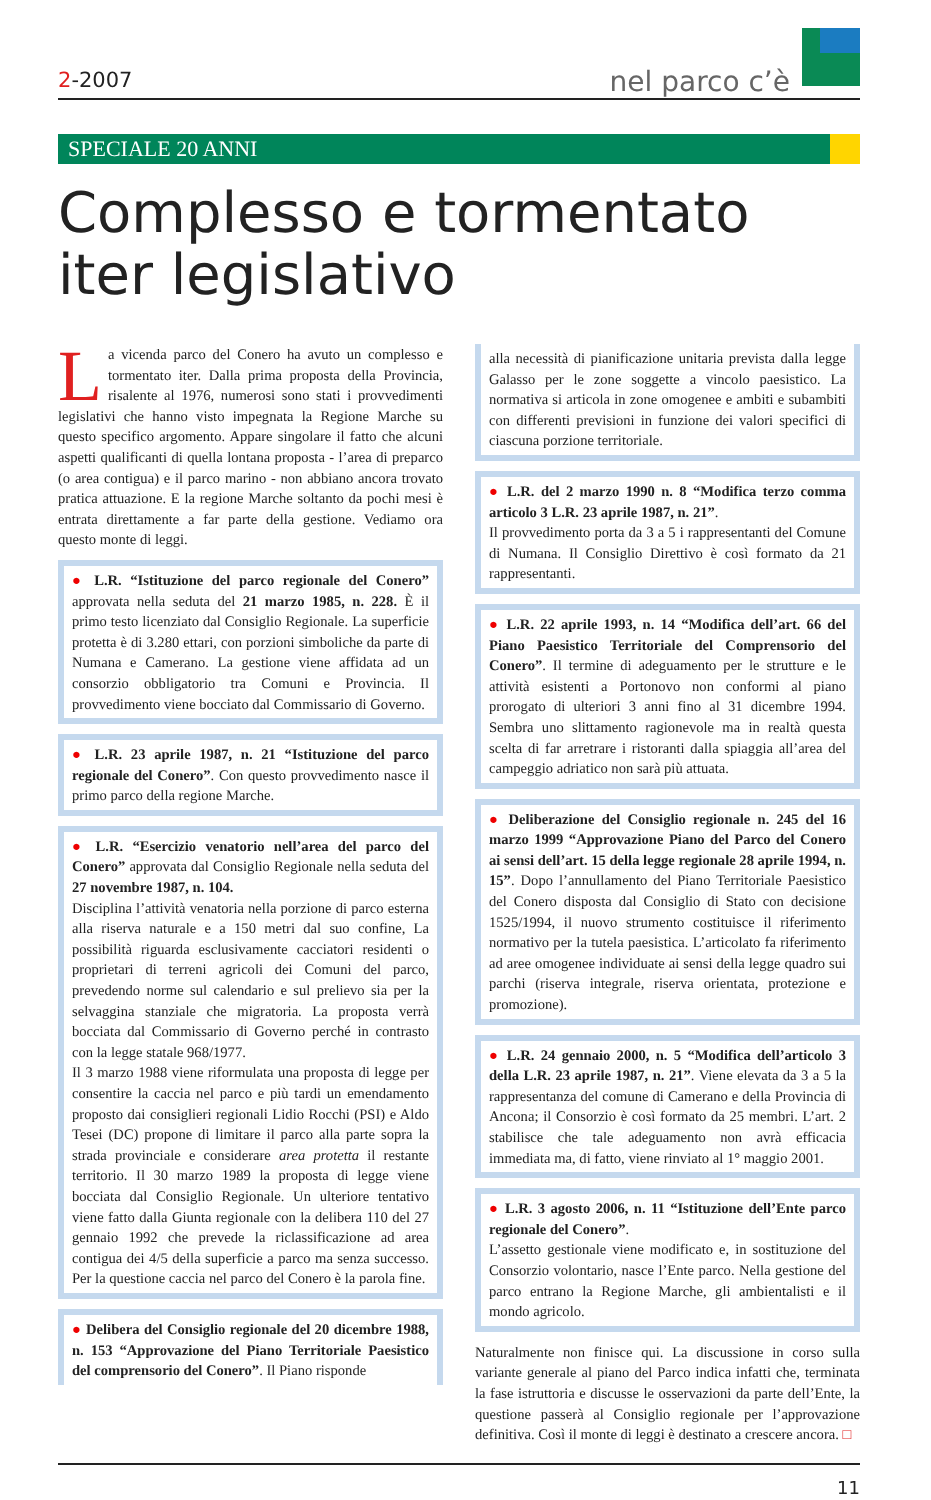2-2007
nel parco c’è
SPECIALE 20 ANNI
Complesso e tormentato
iter legislativo
La vicenda parco del Conero ha avuto un complesso e tormentato iter. Dalla prima proposta della Provincia, risalente al 1976, numerosi sono stati i provvedimenti legislativi che hanno visto impegnata la Regione Marche su questo specifico argomento. Appare singolare il fatto che alcuni aspetti qualificanti di quella lontana proposta - l’area di preparco (o area contigua) e il parco marino - non abbiano ancora trovato pratica attuazione. E la regione Marche soltanto da pochi mesi è entrata direttamente a far parte della gestione. Vediamo ora questo monte di leggi.
● L.R. “Istituzione del parco regionale del Conero” approvata nella seduta del 21 marzo 1985, n. 228. È il primo testo licenziato dal Consiglio Regionale. La superficie protetta è di 3.280 ettari, con porzioni simboliche da parte di Numana e Camerano. La gestione viene affidata ad un consorzio obbligatorio tra Comuni e Provincia. Il provvedimento viene bocciato dal Commissario di Governo.
● L.R. 23 aprile 1987, n. 21 “Istituzione del parco regionale del Conero”. Con questo provvedimento nasce il primo parco della regione Marche.
● L.R. “Esercizio venatorio nell’area del parco del Conero” approvata dal Consiglio Regionale nella seduta del 27 novembre 1987, n. 104.
Disciplina l’attività venatoria nella porzione di parco esterna alla riserva naturale e a 150 metri dal suo confine, La possibilità riguarda esclusivamente cacciatori residenti o proprietari di terreni agricoli dei Comuni del parco, prevedendo norme sul calendario e sul prelievo sia per la selvaggina stanziale che migratoria. La proposta verrà bocciata dal Commissario di Governo perché in contrasto con la legge statale 968/1977.
Il 3 marzo 1988 viene riformulata una proposta di legge per consentire la caccia nel parco e più tardi un emendamento proposto dai consiglieri regionali Lidio Rocchi (PSI) e Aldo Tesei (DC) propone di limitare il parco alla parte sopra la strada provinciale e considerare area protetta il restante territorio. Il 30 marzo 1989 la proposta di legge viene bocciata dal Consiglio Regionale. Un ulteriore tentativo viene fatto dalla Giunta regionale con la delibera 110 del 27 gennaio 1992 che prevede la riclassificazione ad area contigua dei 4/5 della superficie a parco ma senza successo. Per la questione caccia nel parco del Conero è la parola fine.
● Delibera del Consiglio regionale del 20 dicembre 1988, n. 153 “Approvazione del Piano Territoriale Paesistico del comprensorio del Conero”. Il Piano risponde
alla necessità di pianificazione unitaria prevista dalla legge Galasso per le zone soggette a vincolo paesistico. La normativa si articola in zone omogenee e ambiti e subambiti con differenti previsioni in funzione dei valori specifici di ciascuna porzione territoriale.
● L.R. del 2 marzo 1990 n. 8 “Modifica terzo comma articolo 3 L.R. 23 aprile 1987, n. 21”.
Il provvedimento porta da 3 a 5 i rappresentanti del Comune di Numana. Il Consiglio Direttivo è così formato da 21 rappresentanti.
● L.R. 22 aprile 1993, n. 14 “Modifica dell’art. 66 del Piano Paesistico Territoriale del Comprensorio del Conero”. Il termine di adeguamento per le strutture e le attività esistenti a Portonovo non conformi al piano prorogato di ulteriori 3 anni fino al 31 dicembre 1994. Sembra uno slittamento ragionevole ma in realtà questa scelta di far arretrare i ristoranti dalla spiaggia all’area del campeggio adriatico non sarà più attuata.
● Deliberazione del Consiglio regionale n. 245 del 16 marzo 1999 “Approvazione Piano del Parco del Conero ai sensi dell’art. 15 della legge regionale 28 aprile 1994, n. 15”. Dopo l’annullamento del Piano Territoriale Paesistico del Conero disposta dal Consiglio di Stato con decisione 1525/1994, il nuovo strumento costituisce il riferimento normativo per la tutela paesistica. L’articolato fa riferimento ad aree omogenee individuate ai sensi della legge quadro sui parchi (riserva integrale, riserva orientata, protezione e promozione).
● L.R. 24 gennaio 2000, n. 5 “Modifica dell’articolo 3 della L.R. 23 aprile 1987, n. 21”. Viene elevata da 3 a 5 la rappresentanza del comune di Camerano e della Provincia di Ancona; il Consorzio è così formato da 25 membri. L’art. 2 stabilisce che tale adeguamento non avrà efficacia immediata ma, di fatto, viene rinviato al 1° maggio 2001.
● L.R. 3 agosto 2006, n. 11 “Istituzione dell’Ente parco regionale del Conero”.
L’assetto gestionale viene modificato e, in sostituzione del Consorzio volontario, nasce l’Ente parco. Nella gestione del parco entrano la Regione Marche, gli ambientalisti e il mondo agricolo.
Naturalmente non finisce qui. La discussione in corso sulla variante generale al piano del Parco indica infatti che, terminata la fase istruttoria e discusse le osservazioni da parte dell’Ente, la questione passerà al Consiglio regionale per l’approvazione definitiva. Così il monte di leggi è destinato a crescere ancora. □
11